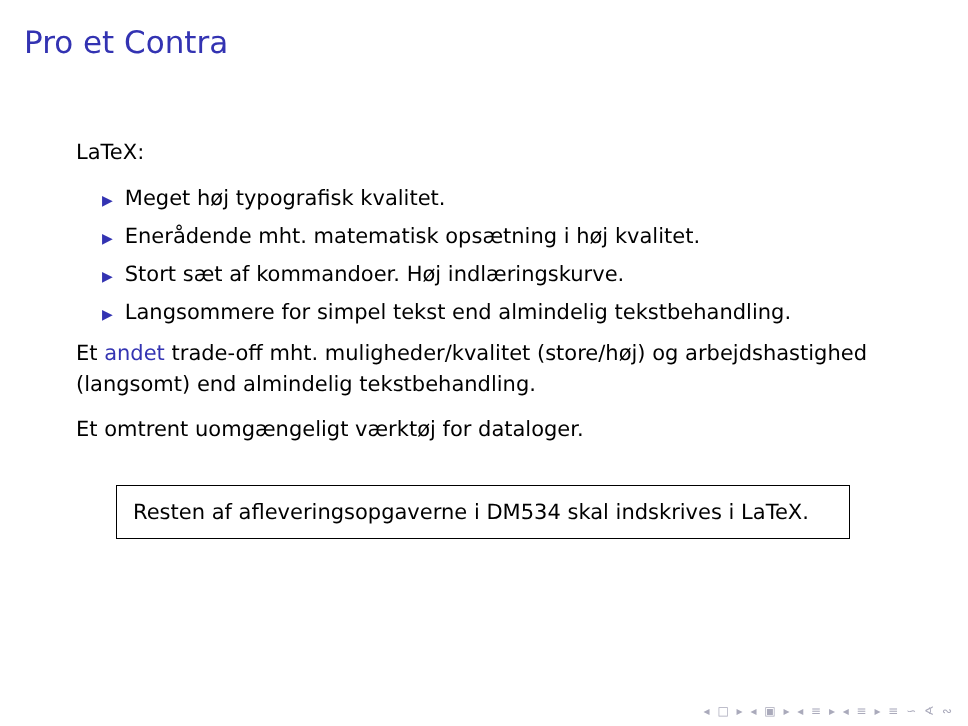Pro et Contra
LaTeX:
▶ Meget høj typografisk kvalitet.
▶ Enerådende mht. matematisk opsætning i høj kvalitet.
▶ Stort sæt af kommandoer. Høj indlæringskurve.
▶ Langsommere for simpel tekst end almindelig tekstbehandling.
Et andet trade-off mht. muligheder/kvalitet (store/høj) og arbejdshastighed (langsomt) end almindelig tekstbehandling.
Et omtrent uomgængeligt værktøj for dataloger.
Resten af afleveringsopgaverne i DM534 skal indskrives i LaTeX.
◂ □ ▸ ◂ ▣ ▸ ◂ ≡ ▸ ◂ ≡ ▸ ≡ ∽ ∢ ∾